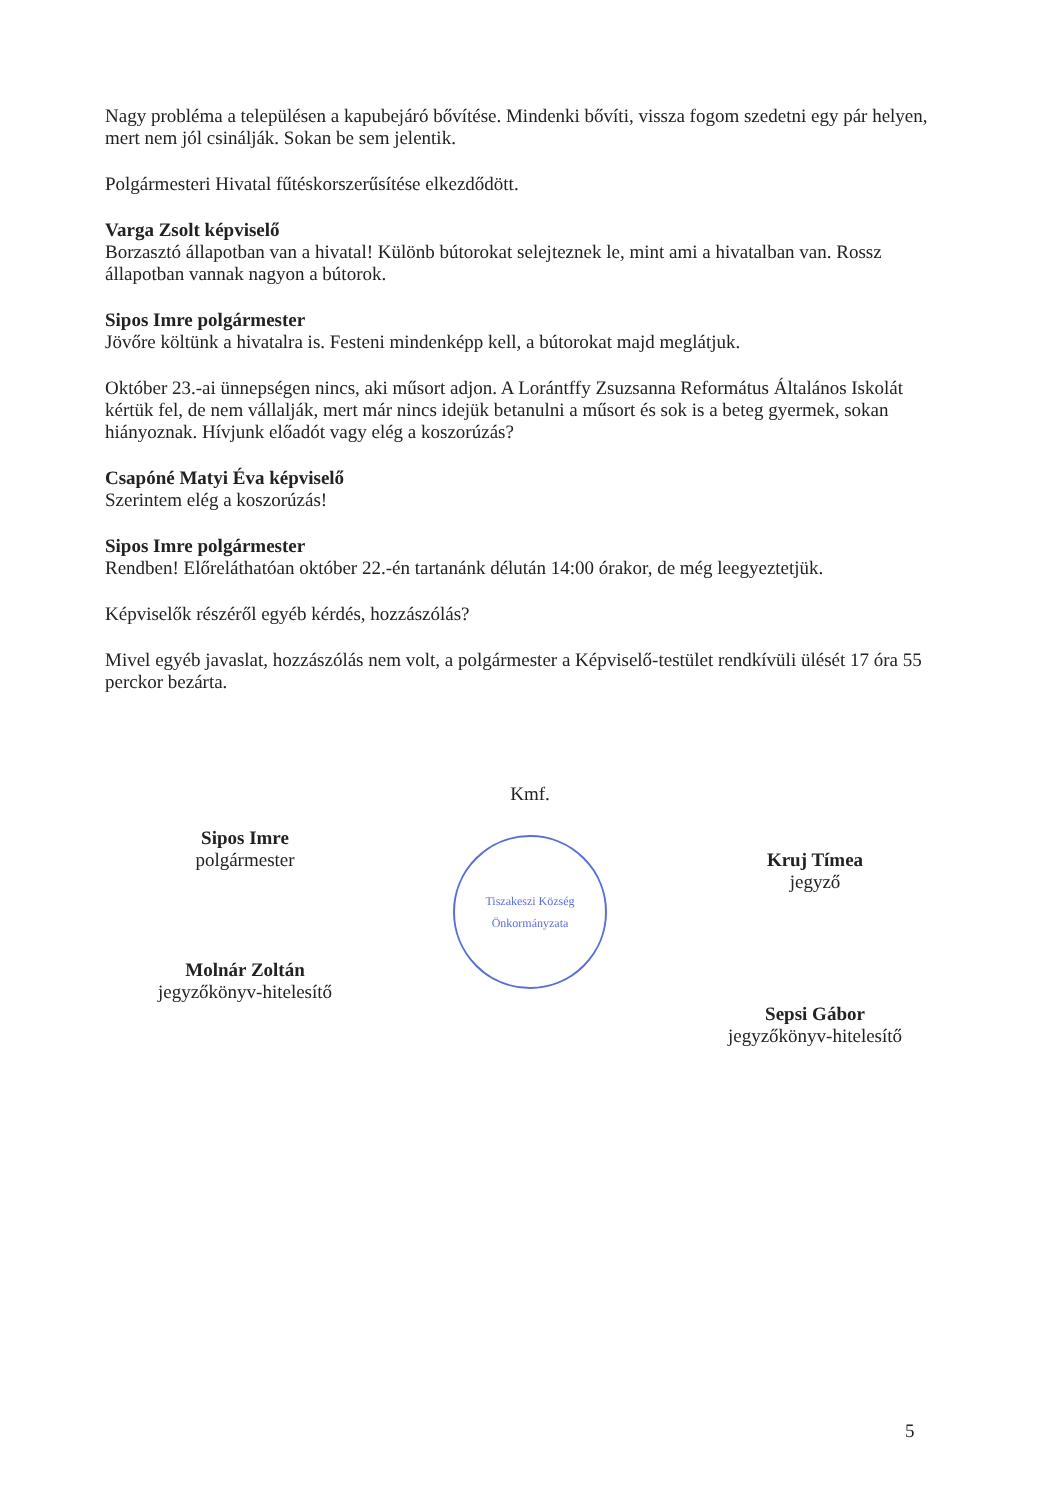Nagy probléma a településen a kapubejáró bővítése. Mindenki bővíti, vissza fogom szedetni egy pár helyen, mert nem jól csinálják. Sokan be sem jelentik.
Polgármesteri Hivatal fűtéskorszerűsítése elkezdődött.
Varga Zsolt képviselő
Borzasztó állapotban van a hivatal! Különb bútorokat selejteznek le, mint ami a hivatalban van. Rossz állapotban vannak nagyon a bútorok.
Sipos Imre polgármester
Jövőre költünk a hivatalra is. Festeni mindenképp kell, a bútorokat majd meglátjuk.
Október 23.-ai ünnepségen nincs, aki műsort adjon. A Lorántffy Zsuzsanna Református Általános Iskolát kértük fel, de nem vállalják, mert már nincs idejük betanulni a műsort és sok is a beteg gyermek, sokan hiányoznak. Hívjunk előadót vagy elég a koszorúzás?
Csapóné Matyi Éva képviselő
Szerintem elég a koszorúzás!
Sipos Imre polgármester
Rendben! Előreláthatóan október 22.-én tartanánk délután 14:00 órakor, de még leegyeztetjük.
Képviselők részéről egyéb kérdés, hozzászólás?
Mivel egyéb javaslat, hozzászólás nem volt, a polgármester a Képviselő-testület rendkívüli ülését 17 óra 55 perckor bezárta.
Sipos Imre
polgármester
Molnár Zoltán
jegyzőkönyv-hitelesítő
Kmf.
Tiszakeszi Község Önkormányzata
Kruj Tímea
jegyző
Sepsi Gábor
jegyzőkönyv-hitelesítő
5